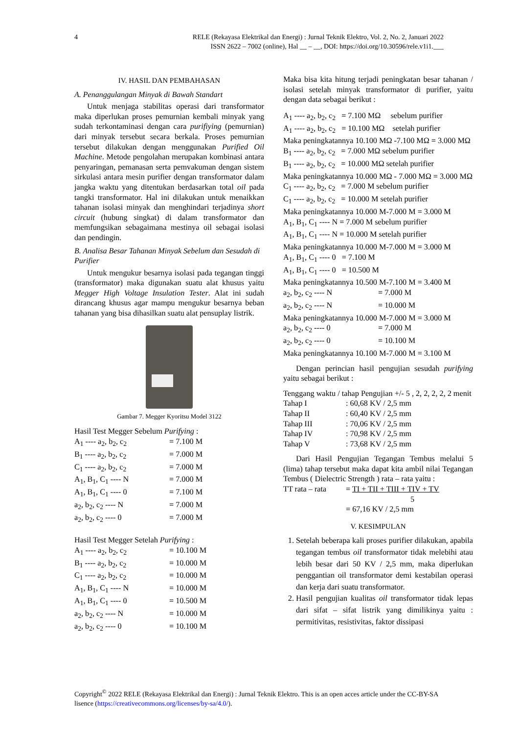4
RELE (Rekayasa Elektrikal dan Energi) : Jurnal Teknik Elektro, Vol. 2, No. 2, Januari 2022
ISSN 2622 – 7002 (online), Hal __ – __, DOI: https://doi.org/10.30596/rele.v1i1.___
IV. HASIL DAN PEMBAHASAN
A. Penanggulangan Minyak di Bawah Standart
Untuk menjaga stabilitas operasi dari transformator maka diperlukan proses pemurnian kembali minyak yang sudah terkontaminasi dengan cara purifiying (pemurnian) dari minyak tersebut secara berkala. Proses pemurnian tersebut dilakukan dengan menggunakan Purified Oil Machine. Metode pengolahan merupakan kombinasi antara penyaringan, pemanasan serta pemvakuman dengan sistem sirkulasi antara mesin purifier dengan transformator dalam jangka waktu yang ditentukan berdasarkan total oil pada tangki transformator. Hal ini dilakukan untuk menaikkan tahanan isolasi minyak dan menghindari terjadinya short circuit (hubung singkat) di dalam transformator dan memfungsikan sebagaimana mestinya oil sebagai isolasi dan pendingin.
B. Analisa Besar Tahanan Minyak Sebelum dan Sesudah di Purifier
Untuk mengukur besarnya isolasi pada tegangan tinggi (transformator) maka digunakan suatu alat khusus yaitu Megger High Voltage Insulation Tester. Alat ini sudah dirancang khusus agar mampu mengukur besarnya beban tahanan yang bisa dihasilkan suatu alat pensuplay listrik.
Gambar 7. Megger Kyoritsu Model 3122
Hasil Test Megger Sebelum Purifying :
A<sub>1</sub> ---- a<sub>2</sub>, b<sub>2</sub>, c<sub>2</sub> = 7.100 M
B<sub>1</sub> ---- a<sub>2</sub>, b<sub>2</sub>, c<sub>2</sub> = 7.000 M
C<sub>1</sub> ---- a<sub>2</sub>, b<sub>2</sub>, c<sub>2</sub> = 7.000 M
A<sub>1</sub>, B<sub>1</sub>, C<sub>1</sub> ---- N = 7.000 M
A<sub>1</sub>, B<sub>1</sub>, C<sub>1</sub> ---- 0 = 7.100 M
a<sub>2</sub>, b<sub>2</sub>, c<sub>2</sub> ---- N = 7.000 M
a<sub>2</sub>, b<sub>2</sub>, c<sub>2</sub> ---- 0 = 7.000 M
Hasil Test Megger Setelah Purifying :
A<sub>1</sub> ---- a<sub>2</sub>, b<sub>2</sub>, c<sub>2</sub> = 10.100 M
B<sub>1</sub> ---- a<sub>2</sub>, b<sub>2</sub>, c<sub>2</sub> = 10.000 M
C<sub>1</sub> ---- a<sub>2</sub>, b<sub>2</sub>, c<sub>2</sub> = 10.000 M
A<sub>1</sub>, B<sub>1</sub>, C<sub>1</sub> ---- N = 10.000 M
A<sub>1</sub>, B<sub>1</sub>, C<sub>1</sub> ---- 0 = 10.500 M
a<sub>2</sub>, b<sub>2</sub>, c<sub>2</sub> ---- N = 10.000 M
a<sub>2</sub>, b<sub>2</sub>, c<sub>2</sub> ---- 0 = 10.100 M
Maka bisa kita hitung terjadi peningkatan besar tahanan / isolasi setelah minyak transformator di purifier, yaitu dengan data sebagai berikut :
A<sub>1</sub> ---- a<sub>2</sub>, b<sub>2</sub>, c<sub>2</sub> = 7.100 MΩ sebelum purifier
A<sub>1</sub> ---- a<sub>2</sub>, b<sub>2</sub>, c<sub>2</sub> = 10.100 MΩ setelah purifier
Maka peningkatannya 10.100 MΩ -7.100 MΩ = 3.000 MΩ
B<sub>1</sub> ---- a<sub>2</sub>, b<sub>2</sub>, c<sub>2</sub> = 7.000 MΩ sebelum purifier
B<sub>1</sub> ---- a<sub>2</sub>, b<sub>2</sub>, c<sub>2</sub> = 10.000 MΩ setelah purifier
Maka peningkatannya 10.000 MΩ - 7.000 MΩ = 3.000 MΩ
C<sub>1</sub> ---- a<sub>2</sub>, b<sub>2</sub>, c<sub>2</sub> = 7.000 M sebelum purifier
C<sub>1</sub> ---- a<sub>2</sub>, b<sub>2</sub>, c<sub>2</sub> = 10.000 M setelah purifier
Maka peningkatannya 10.000 M-7.000 M = 3.000 M
A<sub>1</sub>, B<sub>1</sub>, C<sub>1</sub> ---- N = 7.000 M sebelum purifier
A<sub>1</sub>, B<sub>1</sub>, C<sub>1</sub> ---- N = 10.000 M setelah purifier
Maka peningkatannya 10.000 M-7.000 M = 3.000 M
A<sub>1</sub>, B<sub>1</sub>, C<sub>1</sub> ---- 0 = 7.100 M
A<sub>1</sub>, B<sub>1</sub>, C<sub>1</sub> ---- 0 = 10.500 M
Maka peningkatannya 10.500 M-7.100 M = 3.400 M
a<sub>2</sub>, b<sub>2</sub>, c<sub>2</sub> ---- N = 7.000 M
a<sub>2</sub>, b<sub>2</sub>, c<sub>2</sub> ---- N = 10.000 M
Maka peningkatannya 10.000 M-7.000 M = 3.000 M
a<sub>2</sub>, b<sub>2</sub>, c<sub>2</sub> ---- 0 = 7.000 M
a<sub>2</sub>, b<sub>2</sub>, c<sub>2</sub> ---- 0 = 10.100 M
Maka peningkatannya 10.100 M-7.000 M = 3.100 M
Dengan perincian hasil pengujian sesudah purifying yaitu sebagai berikut :
Tenggang waktu / tahap Pengujian +/- 5 , 2, 2, 2, 2, 2 menit
Tahap I: 60,68 KV / 2,5 mm
Tahap II: 60,40 KV / 2,5 mm
Tahap III: 70,06 KV / 2,5 mm
Tahap IV: 70,98 KV / 2,5 mm
Tahap V: 73,68 KV / 2,5 mm
Dari Hasil Pengujian Tegangan Tembus melalui 5 (lima) tahap tersebut maka dapat kita ambil nilai Tegangan Tembus ( Dielectric Strength ) rata – rata yaitu :
TT rata – rata = TI + TII + TIII + TIV + TV
5
= 67,16 KV / 2,5 mm
V. KESIMPULAN
1. Setelah beberapa kali proses purifier dilakukan, apabila tegangan tembus oil transformator tidak melebihi atau lebih besar dari 50 KV / 2,5 mm, maka diperlukan penggantian oil transformator demi kestabilan operasi dan kerja dari suatu transformator.
2. Hasil pengujian kualitas oil transformator tidak lepas dari sifat – sifat listrik yang dimilikinya yaitu : permitivitas, resistivitas, faktor dissipasi
Copyright<sup>©</sup> 2022 RELE (Rekayasa Elektrikal dan Energi) : Jurnal Teknik Elektro. This is an open acces article under the CC-BY-SA lisence (https://creativecommons.org/licenses/by-sa/4.0/).